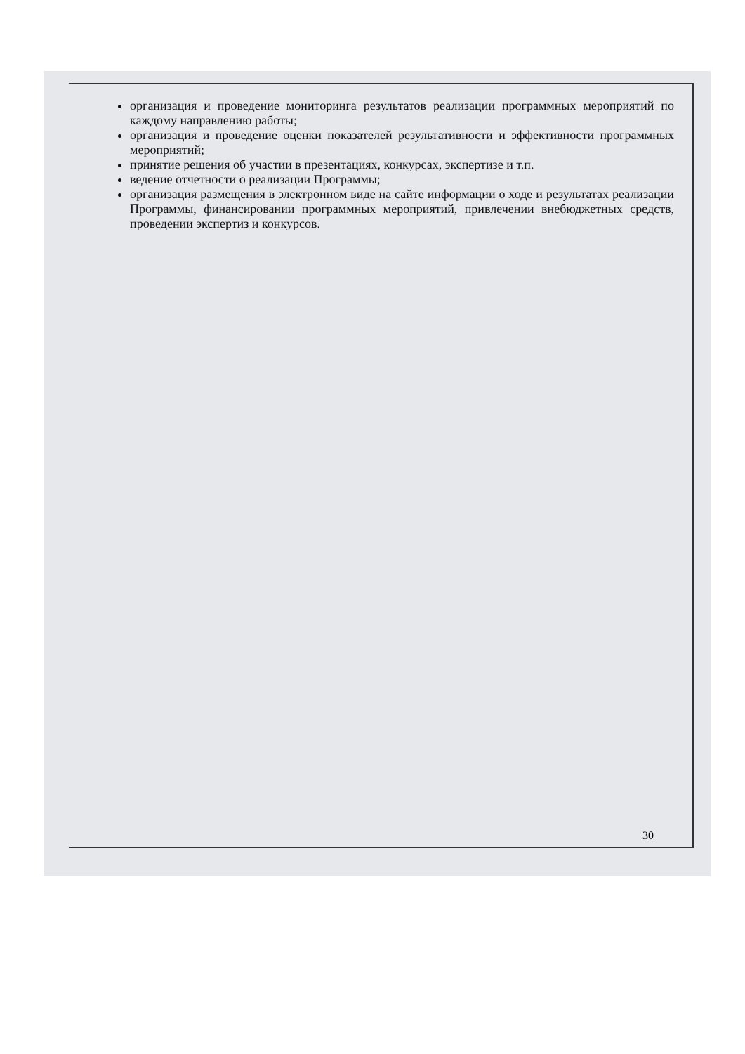организация и проведение мониторинга результатов реализации программных мероприятий по каждому направлению работы;
организация и проведение оценки показателей результативности и эффективности программных мероприятий;
принятие решения об участии в презентациях, конкурсах, экспертизе и т.п.
ведение отчетности о реализации Программы;
организация размещения в электронном виде на сайте информации о ходе и результатах реализации Программы, финансировании программных мероприятий, привлечении внебюджетных средств, проведении экспертиз и конкурсов.
30